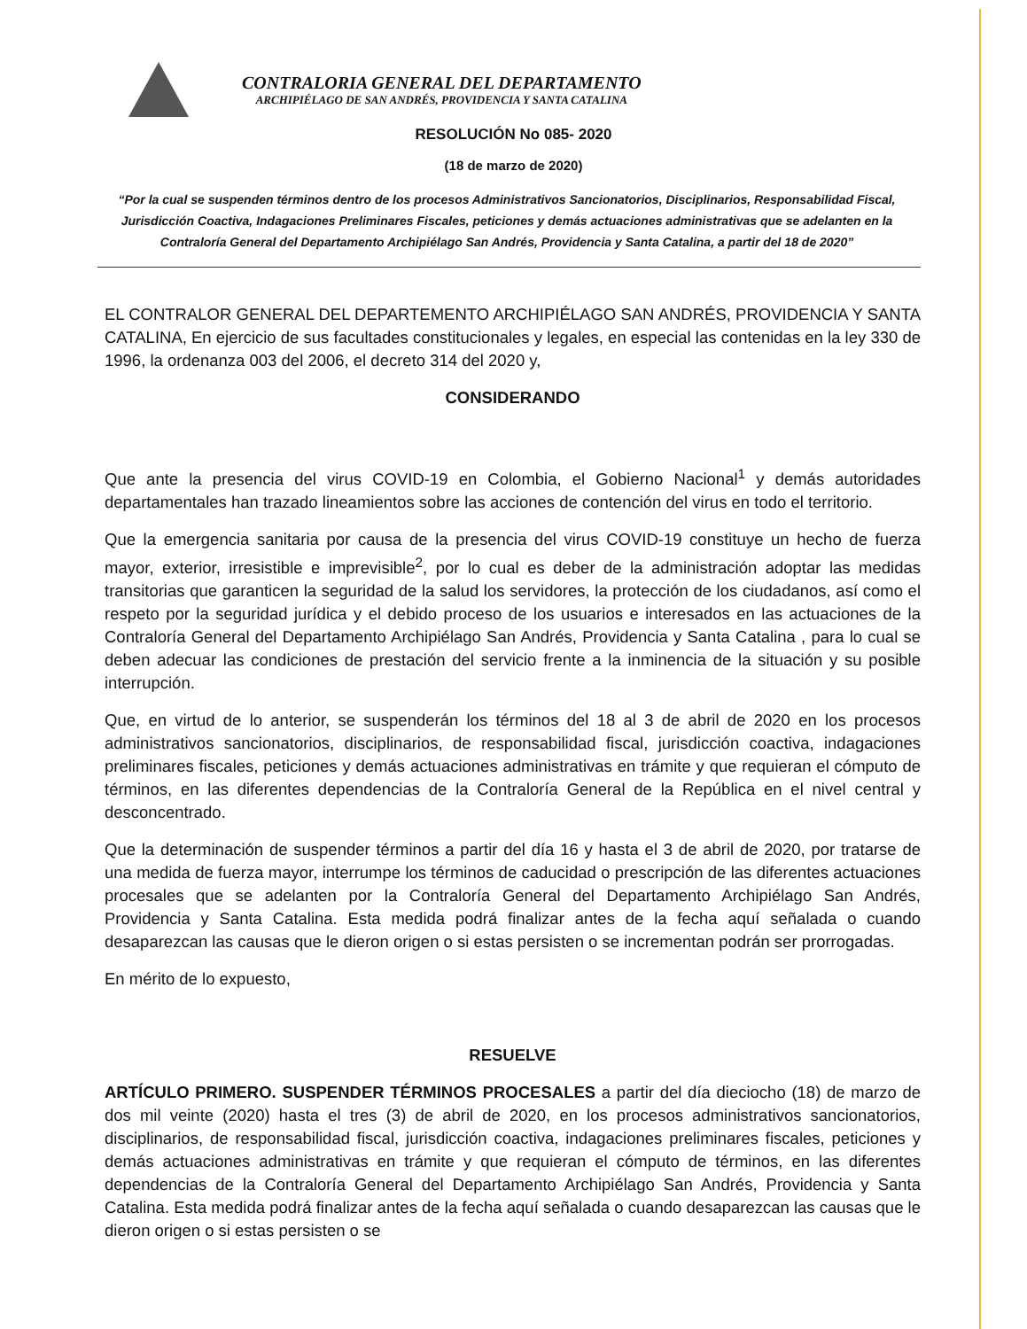CONTRALORIA GENERAL DEL DEPARTAMENTO
ARCHIPIÉLAGO DE SAN ANDRÉS, PROVIDENCIA Y SANTA CATALINA
RESOLUCIÓN No 085- 2020
(18 de marzo de 2020)
“Por la cual se suspenden términos dentro de los procesos Administrativos Sancionatorios, Disciplinarios, Responsabilidad Fiscal, Jurisdicción Coactiva, Indagaciones Preliminares Fiscales, peticiones y demás actuaciones administrativas que se adelanten en la Contraloría General del Departamento Archipiélago San Andrés, Providencia y Santa Catalina, a partir del 18 de 2020”
EL CONTRALOR GENERAL DEL DEPARTEMENTO ARCHIPIÉLAGO SAN ANDRÉS, PROVIDENCIA Y SANTA CATALINA, En ejercicio de sus facultades constitucionales y legales, en especial las contenidas en la ley 330 de 1996, la ordenanza 003 del 2006, el decreto 314 del 2020 y,
CONSIDERANDO
Que ante la presencia del virus COVID-19 en Colombia, el Gobierno Nacional<sup>1</sup> y demás autoridades departamentales han trazado lineamientos sobre las acciones de contención del virus en todo el territorio.
Que la emergencia sanitaria por causa de la presencia del virus COVID-19 constituye un hecho de fuerza mayor, exterior, irresistible e imprevisible<sup>2</sup>, por lo cual es deber de la administración adoptar las medidas transitorias que garanticen la seguridad de la salud los servidores, la protección de los ciudadanos, así como el respeto por la seguridad jurídica y el debido proceso de los usuarios e interesados en las actuaciones de la Contraloría General del Departamento Archipiélago San Andrés, Providencia y Santa Catalina , para lo cual se deben adecuar las condiciones de prestación del servicio frente a la inminencia de la situación y su posible interrupción.
Que, en virtud de lo anterior, se suspenderán los términos del 18 al 3 de abril de 2020 en los procesos administrativos sancionatorios, disciplinarios, de responsabilidad fiscal, jurisdicción coactiva, indagaciones preliminares fiscales, peticiones y demás actuaciones administrativas en trámite y que requieran el cómputo de términos, en las diferentes dependencias de la Contraloría General de la República en el nivel central y desconcentrado.
Que la determinación de suspender términos a partir del día 16 y hasta el 3 de abril de 2020, por tratarse de una medida de fuerza mayor, interrumpe los términos de caducidad o prescripción de las diferentes actuaciones procesales que se adelanten por la Contraloría General del Departamento Archipiélago San Andrés, Providencia y Santa Catalina. Esta medida podrá finalizar antes de la fecha aquí señalada o cuando desaparezcan las causas que le dieron origen o si estas persisten o se incrementan podrán ser prorrogadas.
En mérito de lo expuesto,
RESUELVE
ARTÍCULO PRIMERO. SUSPENDER TÉRMINOS PROCESALES a partir del día dieciocho (18) de marzo de dos mil veinte (2020) hasta el tres (3) de abril de 2020, en los procesos administrativos sancionatorios, disciplinarios, de responsabilidad fiscal, jurisdicción coactiva, indagaciones preliminares fiscales, peticiones y demás actuaciones administrativas en trámite y que requieran el cómputo de términos, en las diferentes dependencias de la Contraloría General del Departamento Archipiélago San Andrés, Providencia y Santa Catalina. Esta medida podrá finalizar antes de la fecha aquí señalada o cuando desaparezcan las causas que le dieron origen o si estas persisten o se